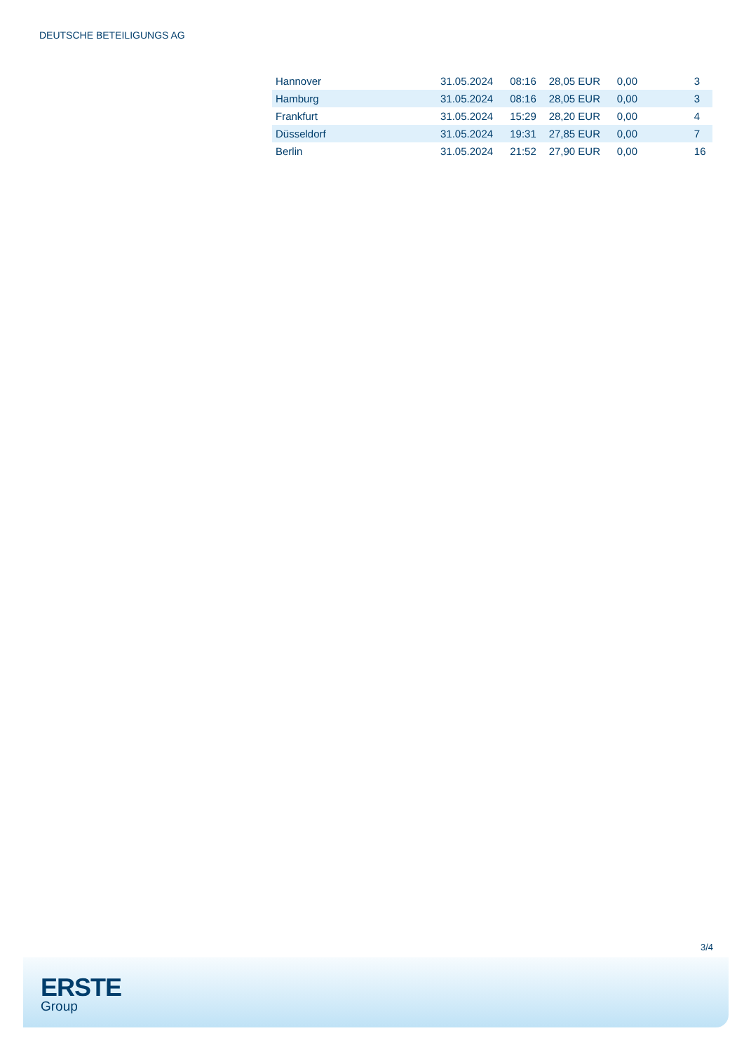DEUTSCHE BETEILIGUNGS AG
| Hannover | 31.05.2024 | 08:16 | 28,05 EUR | 0,00 | 3 |
| Hamburg | 31.05.2024 | 08:16 | 28,05 EUR | 0,00 | 3 |
| Frankfurt | 31.05.2024 | 15:29 | 28,20 EUR | 0,00 | 4 |
| Düsseldorf | 31.05.2024 | 19:31 | 27,85 EUR | 0,00 | 7 |
| Berlin | 31.05.2024 | 21:52 | 27,90 EUR | 0,00 | 16 |
3/4
ERSTE
Group